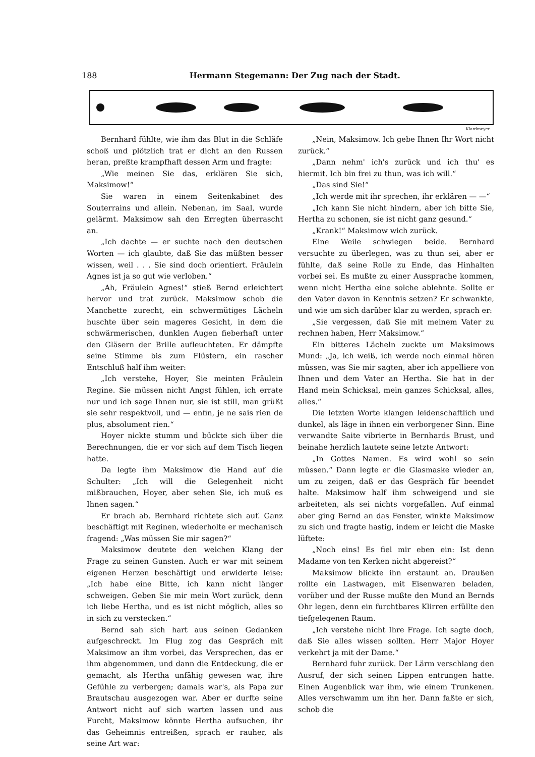188 Hermann Stegemann: Der Zug nach der Stadt.
Klardmeyer.
Bernhard fühlte, wie ihm das Blut in die Schläfe schoß und plötzlich trat er dicht an den Russen heran, preßte krampfhaft dessen Arm und fragte:
„Wie meinen Sie das, erklären Sie sich, Maksimow!“
Sie waren in einem Seitenkabinet des Souterrains und allein. Nebenan, im Saal, wurde gelärmt. Maksimow sah den Erregten überrascht an.
„Ich dachte — er suchte nach den deutschen Worten — ich glaubte, daß Sie das müßten besser wissen, weil . . . Sie sind doch orientiert. Fräulein Agnes ist ja so gut wie verloben.“
„Ah, Fräulein Agnes!“ stieß Bernd erleichtert hervor und trat zurück. Maksimow schob die Manchette zurecht, ein schwermütiges Lächeln huschte über sein mageres Gesicht, in dem die schwärmerischen, dunklen Augen fieberhaft unter den Gläsern der Brille aufleuchteten. Er dämpfte seine Stimme bis zum Flüstern, ein rascher Entschluß half ihm weiter:
„Ich verstehe, Hoyer, Sie meinten Fräulein Regine. Sie müssen nicht Angst fühlen, ich errate nur und ich sage Ihnen nur, sie ist still, man grüßt sie sehr respektvoll, und — enfin, je ne sais rien de plus, absolument rien.“
Hoyer nickte stumm und bückte sich über die Berechnungen, die er vor sich auf dem Tisch liegen hatte.
Da legte ihm Maksimow die Hand auf die Schulter: „Ich will die Gelegenheit nicht mißbrauchen, Hoyer, aber sehen Sie, ich muß es Ihnen sagen.“
Er brach ab. Bernhard richtete sich auf. Ganz beschäftigt mit Reginen, wiederholte er mechanisch fragend: „Was müssen Sie mir sagen?“
Maksimow deutete den weichen Klang der Frage zu seinen Gunsten. Auch er war mit seinem eigenen Herzen beschäftigt und erwiderte leise: „Ich habe eine Bitte, ich kann nicht länger schweigen. Geben Sie mir mein Wort zurück, denn ich liebe Hertha, und es ist nicht möglich, alles so in sich zu verstecken.“
Bernd sah sich hart aus seinen Gedanken aufgeschreckt. Im Flug zog das Gespräch mit Maksimow an ihm vorbei, das Versprechen, das er ihm abgenommen, und dann die Entdeckung, die er gemacht, als Hertha unfähig gewesen war, ihre Gefühle zu verbergen; damals war's, als Papa zur Brautschau ausgezogen war. Aber er durfte seine Antwort nicht auf sich warten lassen und aus Furcht, Maksimow könnte Hertha aufsuchen, ihr das Geheimnis entreißen, sprach er rauher, als seine Art war:
„Nein, Maksimow. Ich gebe Ihnen Ihr Wort nicht zurück.“
„Dann nehm' ich's zurück und ich thu' es hiermit. Ich bin frei zu thun, was ich will.“
„Das sind Sie!“
„Ich werde mit ihr sprechen, ihr erklären — —“
„Ich kann Sie nicht hindern, aber ich bitte Sie, Hertha zu schonen, sie ist nicht ganz gesund.“
„Krank!“ Maksimow wich zurück.
Eine Weile schwiegen beide. Bernhard versuchte zu überlegen, was zu thun sei, aber er fühlte, daß seine Rolle zu Ende, das Hinhalten vorbei sei. Es mußte zu einer Aussprache kommen, wenn nicht Hertha eine solche ablehnte. Sollte er den Vater davon in Kenntnis setzen? Er schwankte, und wie um sich darüber klar zu werden, sprach er:
„Sie vergessen, daß Sie mit meinem Vater zu rechnen haben, Herr Maksimow.“
Ein bitteres Lächeln zuckte um Maksimows Mund: „Ja, ich weiß, ich werde noch einmal hören müssen, was Sie mir sagten, aber ich appelliere von Ihnen und dem Vater an Hertha. Sie hat in der Hand mein Schicksal, mein ganzes Schicksal, alles, alles.“
Die letzten Worte klangen leidenschaftlich und dunkel, als läge in ihnen ein verborgener Sinn. Eine verwandte Saite vibrierte in Bernhards Brust, und beinahe herzlich lautete seine letzte Antwort:
„In Gottes Namen. Es wird wohl so sein müssen.“ Dann legte er die Glasmaske wieder an, um zu zeigen, daß er das Gespräch für beendet halte. Maksimow half ihm schweigend und sie arbeiteten, als sei nichts vorgefallen. Auf einmal aber ging Bernd an das Fenster, winkte Maksimow zu sich und fragte hastig, indem er leicht die Maske lüftete:
„Noch eins! Es fiel mir eben ein: Ist denn Madame von ten Kerken nicht abgereist?“
Maksimow blickte ihn erstaunt an. Draußen rollte ein Lastwagen, mit Eisenwaren beladen, vorüber und der Russe mußte den Mund an Bernds Ohr legen, denn ein furchtbares Klirren erfüllte den tiefgelegenen Raum.
„Ich verstehe nicht Ihre Frage. Ich sagte doch, daß Sie alles wissen sollten. Herr Major Hoyer verkehrt ja mit der Dame.“
Bernhard fuhr zurück. Der Lärm verschlang den Ausruf, der sich seinen Lippen entrungen hatte. Einen Augenblick war ihm, wie einem Trunkenen. Alles verschwamm um ihn her. Dann faßte er sich, schob die